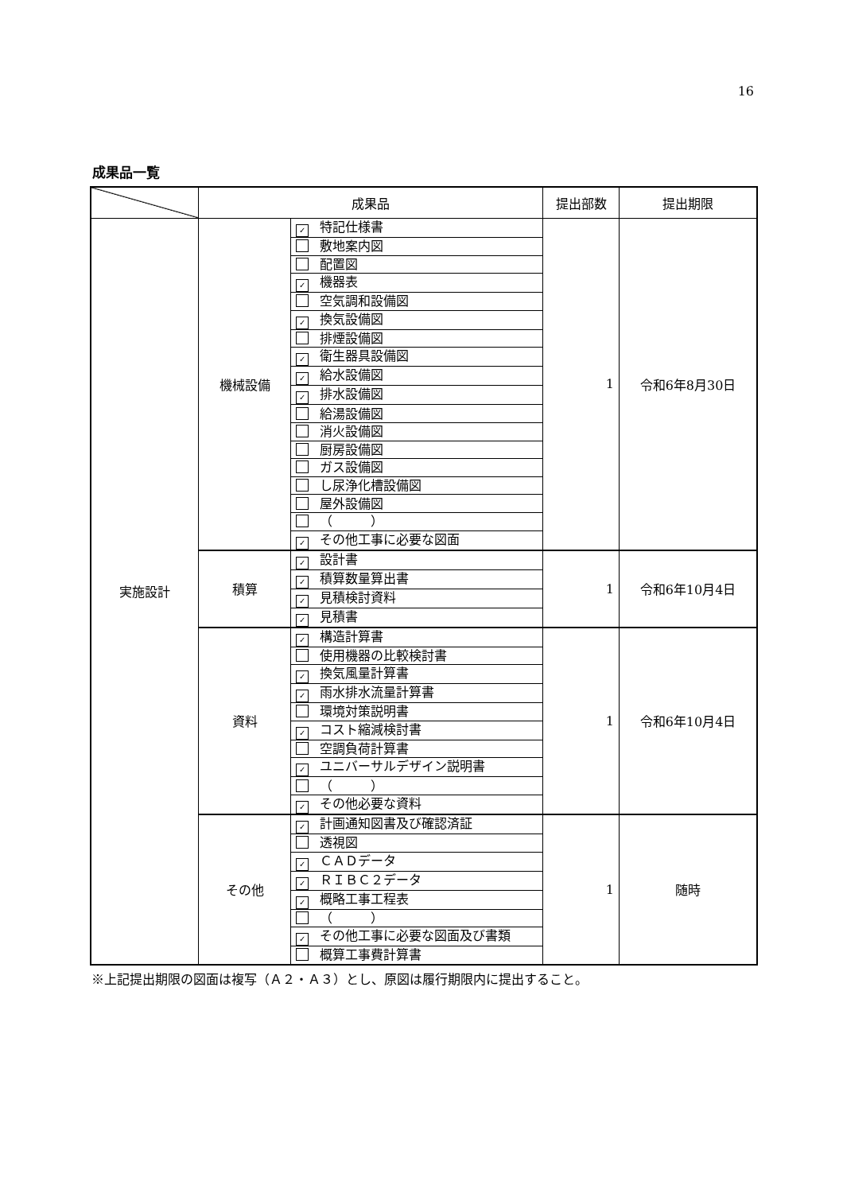16
成果品一覧
| | 成果品 | | 提出部数 | 提出期限 |
| --- | --- | --- | --- | --- |
| 実施設計 | 機械設備 | ✓ 特記仕様書 | 1 | 令和6年8月30日 |
| | | 敷地案内図 | | |
| | | 配置図 | | |
| | | ✓ 機器表 | | |
| | | 空気調和設備図 | | |
| | | ✓ 換気設備図 | | |
| | | 排煙設備図 | | |
| | | ✓ 衛生器具設備図 | | |
| | | ✓ 給水設備図 | | |
| | | ✓ 排水設備図 | | |
| | | 給湯設備図 | | |
| | | 消火設備図 | | |
| | | 厨房設備図 | | |
| | | ガス設備図 | | |
| | | し尿浄化槽設備図 | | |
| | | 屋外設備図 | | |
| | | （ ） | | |
| | | ✓ その他工事に必要な図面 | | |
| | 積算 | ✓ 設計書 | 1 | 令和6年10月4日 |
| | | ✓ 積算数量算出書 | | |
| | | ✓ 見積検討資料 | | |
| | | ✓ 見積書 | | |
| | 資料 | ✓ 構造計算書 | 1 | 令和6年10月4日 |
| | | 使用機器の比較検討書 | | |
| | | ✓ 換気風量計算書 | | |
| | | ✓ 雨水排水流量計算書 | | |
| | | 環境対策説明書 | | |
| | | ✓ コスト縮減検討書 | | |
| | | 空調負荷計算書 | | |
| | | ✓ ユニバーサルデザイン説明書 | | |
| | | （ ） | | |
| | | ✓ その他必要な資料 | | |
| | その他 | ✓ 計画通知図書及び確認済証 | 1 | 随時 |
| | | 透視図 | | |
| | | ✓ ＣＡＤデータ | | |
| | | ✓ ＲＩＢＣ２データ | | |
| | | ✓ 概略工事工程表 | | |
| | | （ ） | | |
| | | ✓ その他工事に必要な図面及び書類 | | |
| | | 概算工事費計算書 | | |
※上記提出期限の図面は複写（Ａ２・Ａ３）とし、原図は履行期限内に提出すること。